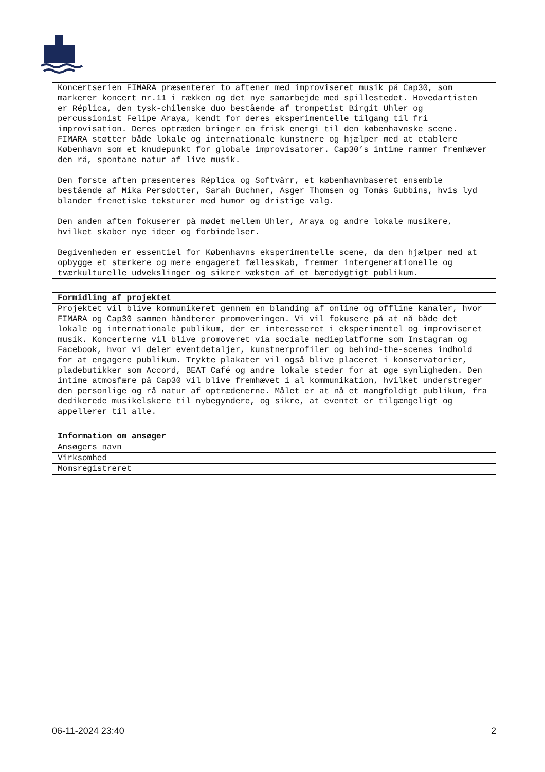| Koncertserien FIMARA præsenterer to aftener med improviseret musik på Cap30, som markerer koncert nr.11 i rækken og det nye samarbejde med spillestedet. Hovedartisten er Réplica, den tysk-chilenske duo bestående af trompetist Birgit Uhler og percussionist Felipe Araya, kendt for deres eksperimentelle tilgang til fri improvisation. Deres optræden bringer en frisk energi til den københavnske scene. FIMARA støtter både lokale og internationale kunstnere og hjælper med at etablere København som et knudepunkt for globale improvisatorer. Cap30’s intime rammer fremhæver den rå, spontane natur af live musik. Den første aften præsenteres Réplica og Softvärr, et københavnbaseret ensemble bestående af Mika Persdotter, Sarah Buchner, Asger Thomsen og Tomás Gubbins, hvis lyd blander frenetiske teksturer med humor og dristige valg. Den anden aften fokuserer på mødet mellem Uhler, Araya og andre lokale musikere, hvilket skaber nye ideer og forbindelser. Begivenheden er essentiel for Københavns eksperimentelle scene, da den hjælper med at opbygge et stærkere og mere engageret fællesskab, fremmer intergenerationelle og tværkulturelle udvekslinger og sikrer væksten af et bæredygtigt publikum. |
| Formidling af projektet |
| --- |
| Projektet vil blive kommunikeret gennem en blanding af online og offline kanaler, hvor FIMARA og Cap30 sammen håndterer promoveringen. Vi vil fokusere på at nå både det lokale og internationale publikum, der er interesseret i eksperimentel og improviseret musik. Koncerterne vil blive promoveret via sociale medieplatforme som Instagram og Facebook, hvor vi deler eventdetaljer, kunstnerprofiler og behind-the-scenes indhold for at engagere publikum. Trykte plakater vil også blive placeret i konservatorier, pladebutikker som Accord, BEAT Café og andre lokale steder for at øge synligheden. Den intime atmosfære på Cap30 vil blive fremhævet i al kommunikation, hvilket understreger den personlige og rå natur af optrædenerne. Målet er at nå et mangfoldigt publikum, fra dedikerede musikelskere til nybegyndere, og sikre, at eventet er tilgængeligt og appellerer til alle. |
| Information om ansøger | |
| --- | --- |
| Ansøgers navn | |
| Virksomhed | |
| Momsregistreret | |
06-11-2024 23:40 2